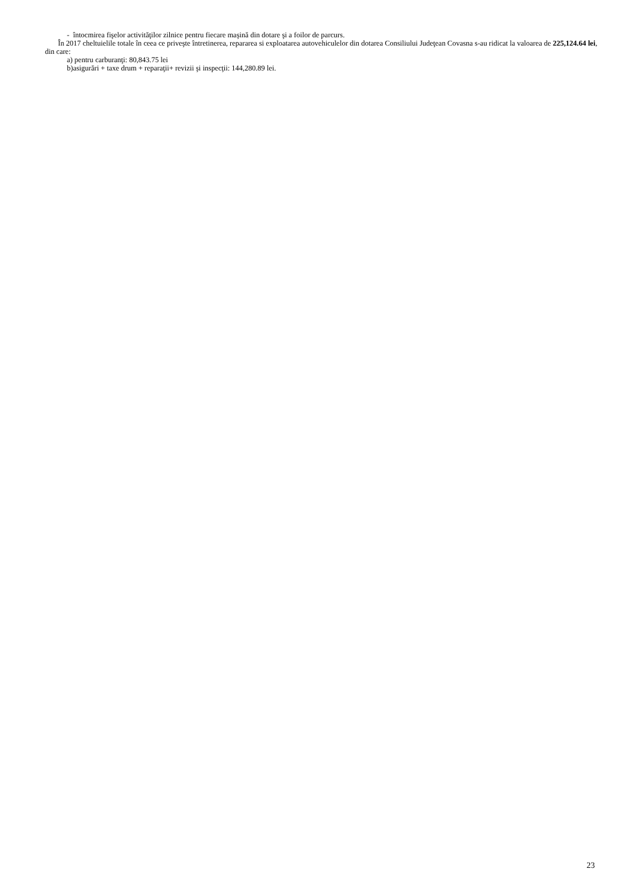- întocmirea fişelor activităţilor zilnice pentru fiecare maşină din dotare şi a foilor de parcurs.
În 2017 cheltuielile totale în ceea ce priveşte întretinerea, repararea si exploatarea autovehiculelor din dotarea Consiliului Judeţean Covasna s-au ridicat la valoarea de 225,124.64 lei, din care:
a) pentru carburanţi: 80,843.75 lei
b)asigurări + taxe drum + reparaţii+ revizii şi inspecţii: 144,280.89 lei.
23